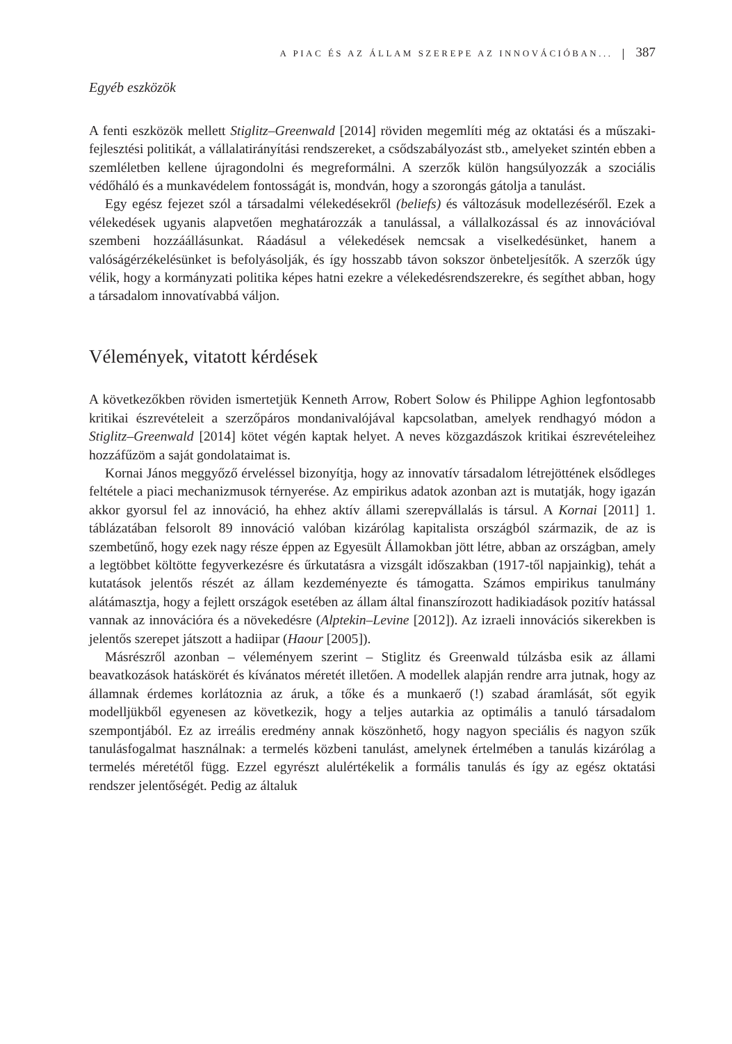A PIAC ÉS AZ ÁLLAM SZEREPE AZ INNOVÁCIÓBAN... 387
Egyéb eszközök
A fenti eszközök mellett Stiglitz–Greenwald [2014] röviden megemlíti még az oktatási és a műszaki-fejlesztési politikát, a vállalatirányítási rendszereket, a csődszabályozást stb., amelyeket szintén ebben a szemléletben kellene újragondolni és megreformálni. A szerzők külön hangsúlyozzák a szociális védőháló és a munkavédelem fontosságát is, mondván, hogy a szorongás gátolja a tanulást.
Egy egész fejezet szól a társadalmi vélekedésekről (beliefs) és változásuk modellezéséről. Ezek a vélekedések ugyanis alapvetően meghatározzák a tanulással, a vállalkozással és az innovációval szembeni hozzáállásunkat. Ráadásul a vélekedések nemcsak a viselkedésünket, hanem a valóságérzékelésünket is befolyásolják, és így hosszabb távon sokszor önbeteljesítők. A szerzők úgy vélik, hogy a kormányzati politika képes hatni ezekre a vélekedésrendszerekre, és segíthet abban, hogy a társadalom innovatívabbá váljon.
Vélemények, vitatott kérdések
A következőkben röviden ismertetjük Kenneth Arrow, Robert Solow és Philippe Aghion legfontosabb kritikai észrevételeit a szerzőpáros mondanivalójával kapcsolatban, amelyek rendhagyó módon a Stiglitz–Greenwald [2014] kötet végén kaptak helyet. A neves közgazdászok kritikai észrevételeihez hozzáfűzöm a saját gondolataimat is.
Kornai János meggyőző érveléssel bizonyítja, hogy az innovatív társadalom létrejöttének elsődleges feltétele a piaci mechanizmusok térnyerése. Az empirikus adatok azonban azt is mutatják, hogy igazán akkor gyorsul fel az innováció, ha ehhez aktív állami szerepvállalás is társul. A Kornai [2011] 1. táblázatában felsorolt 89 innováció valóban kizárólag kapitalista országból származik, de az is szembetűnő, hogy ezek nagy része éppen az Egyesült Államokban jött létre, abban az országban, amely a legtöbbet költötte fegyverkezésre és űrkutatásra a vizsgált időszakban (1917-től napjainkig), tehát a kutatások jelentős részét az állam kezdeményezte és támogatta. Számos empirikus tanulmány alátámasztja, hogy a fejlett országok esetében az állam által finanszírozott hadikiadások pozitív hatással vannak az innovációra és a növekedésre (Alptekin–Levine [2012]). Az izraeli innovációs sikerekben is jelentős szerepet játszott a hadiipar (Haour [2005]).
Másrészről azonban – véleményem szerint – Stiglitz és Greenwald túlzásba esik az állami beavatkozások hatáskörét és kívánatos méretét illetően. A modellek alapján rendre arra jutnak, hogy az államnak érdemes korlátoznia az áruk, a tőke és a munkaerő (!) szabad áramlását, sőt egyik modelljükből egyenesen az következik, hogy a teljes autarkia az optimális a tanuló társadalom szempontjából. Ez az irreális eredmény annak köszönhető, hogy nagyon speciális és nagyon szűk tanulásfogalmat használnak: a termelés közbeni tanulást, amelynek értelmében a tanulás kizárólag a termelés méretétől függ. Ezzel egyrészt alulértékelik a formális tanulás és így az egész oktatási rendszer jelentőségét. Pedig az általuk